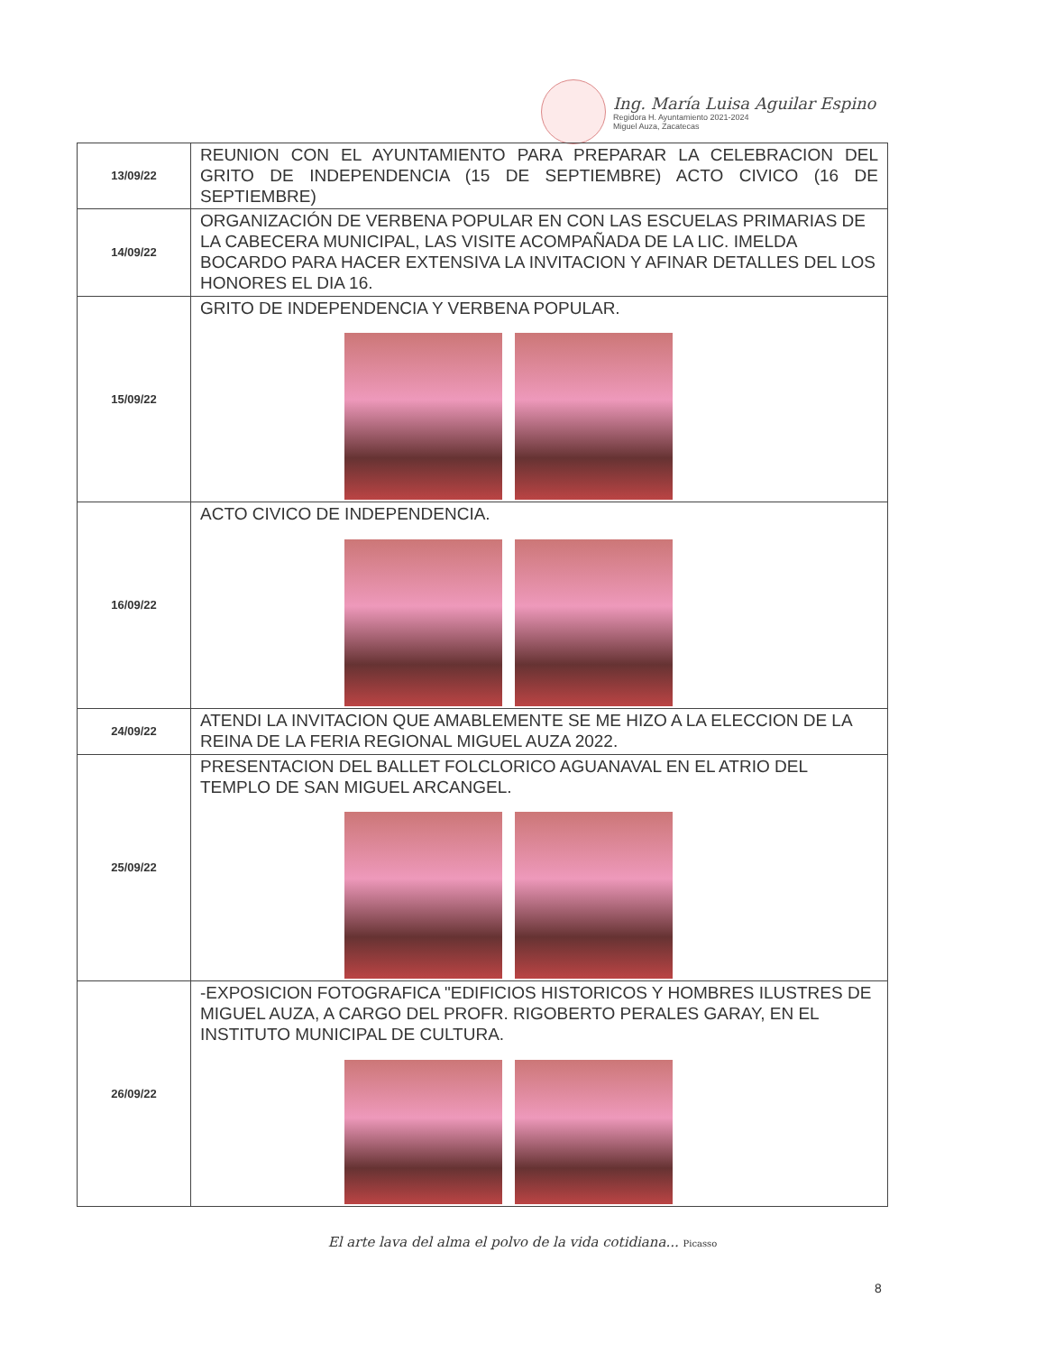Ing. María Luisa Aguilar Espino
Regidora H. Ayuntamiento 2021-2024
Miguel Auza, Zacatecas
| 13/09/22 | REUNION CON EL AYUNTAMIENTO PARA PREPARAR LA CELEBRACION DEL GRITO DE INDEPENDENCIA (15 DE SEPTIEMBRE) ACTO CIVICO (16 DE SEPTIEMBRE) |
| 14/09/22 | ORGANIZACIÓN DE VERBENA POPULAR EN CON LAS ESCUELAS PRIMARIAS DE LA CABECERA MUNICIPAL, LAS VISITE ACOMPAÑADA DE LA LIC. IMELDA BOCARDO PARA HACER EXTENSIVA LA INVITACION Y AFINAR DETALLES DEL LOS HONORES EL DIA 16. |
| 15/09/22 | GRITO DE INDEPENDENCIA Y VERBENA POPULAR. |
| 16/09/22 | ACTO CIVICO DE INDEPENDENCIA. |
| 24/09/22 | ATENDI LA INVITACION QUE AMABLEMENTE SE ME HIZO A LA ELECCION DE LA REINA DE LA FERIA REGIONAL MIGUEL AUZA 2022. |
| 25/09/22 | PRESENTACION DEL BALLET FOLCLORICO AGUANAVAL EN EL ATRIO DEL TEMPLO DE SAN MIGUEL ARCANGEL. |
| 26/09/22 | -EXPOSICION FOTOGRAFICA "EDIFICIOS HISTORICOS Y HOMBRES ILUSTRES DE MIGUEL AUZA, A CARGO DEL PROFR. RIGOBERTO PERALES GARAY, EN EL INSTITUTO MUNICIPAL DE CULTURA. |
El arte lava del alma el polvo de la vida cotidiana... Picasso
8